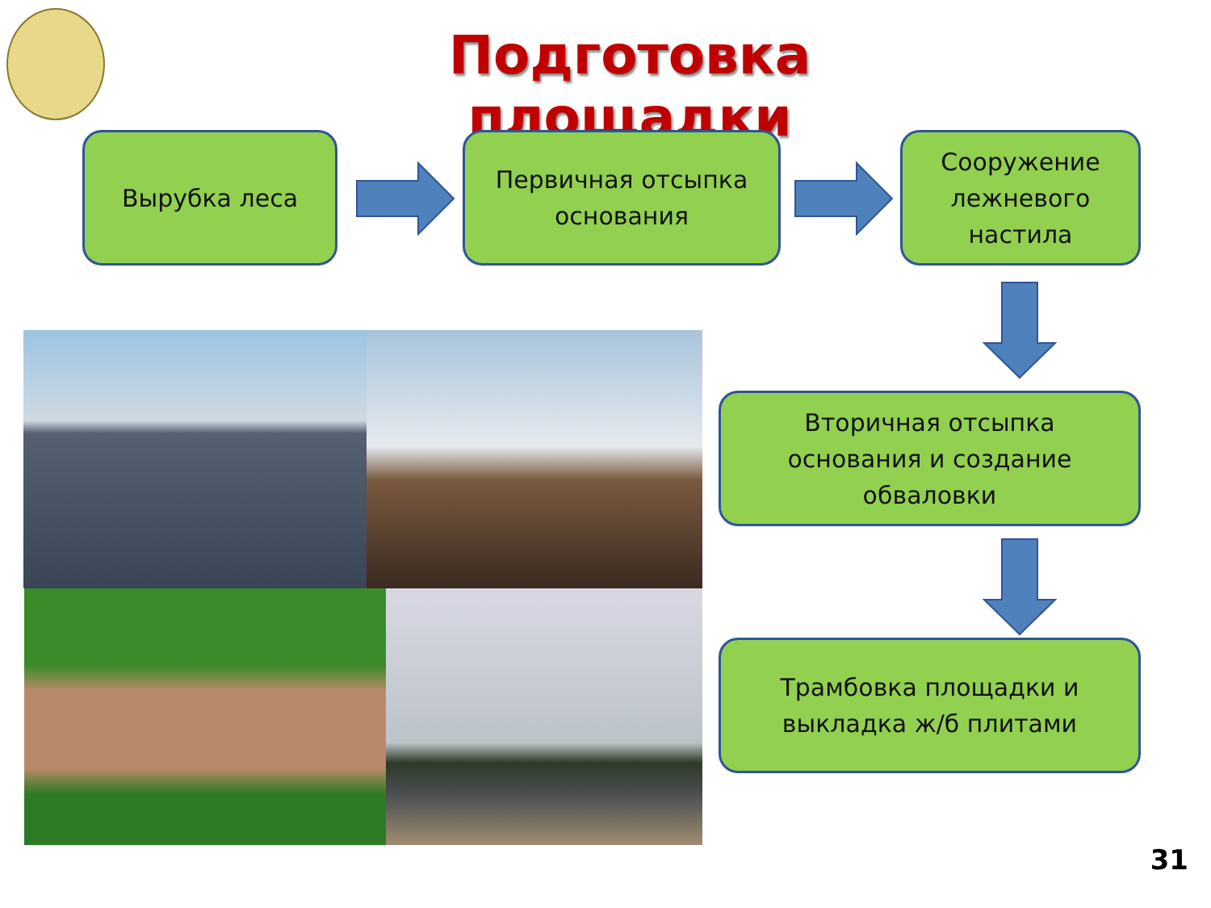Подготовка площадки
Вырубка леса
Первичная отсыпка
основания
Сооружение
лежневого
настила
Вторичная отсыпка
основания и создание
обваловки
Трамбовка площадки и
выкладка ж/б плитами
31